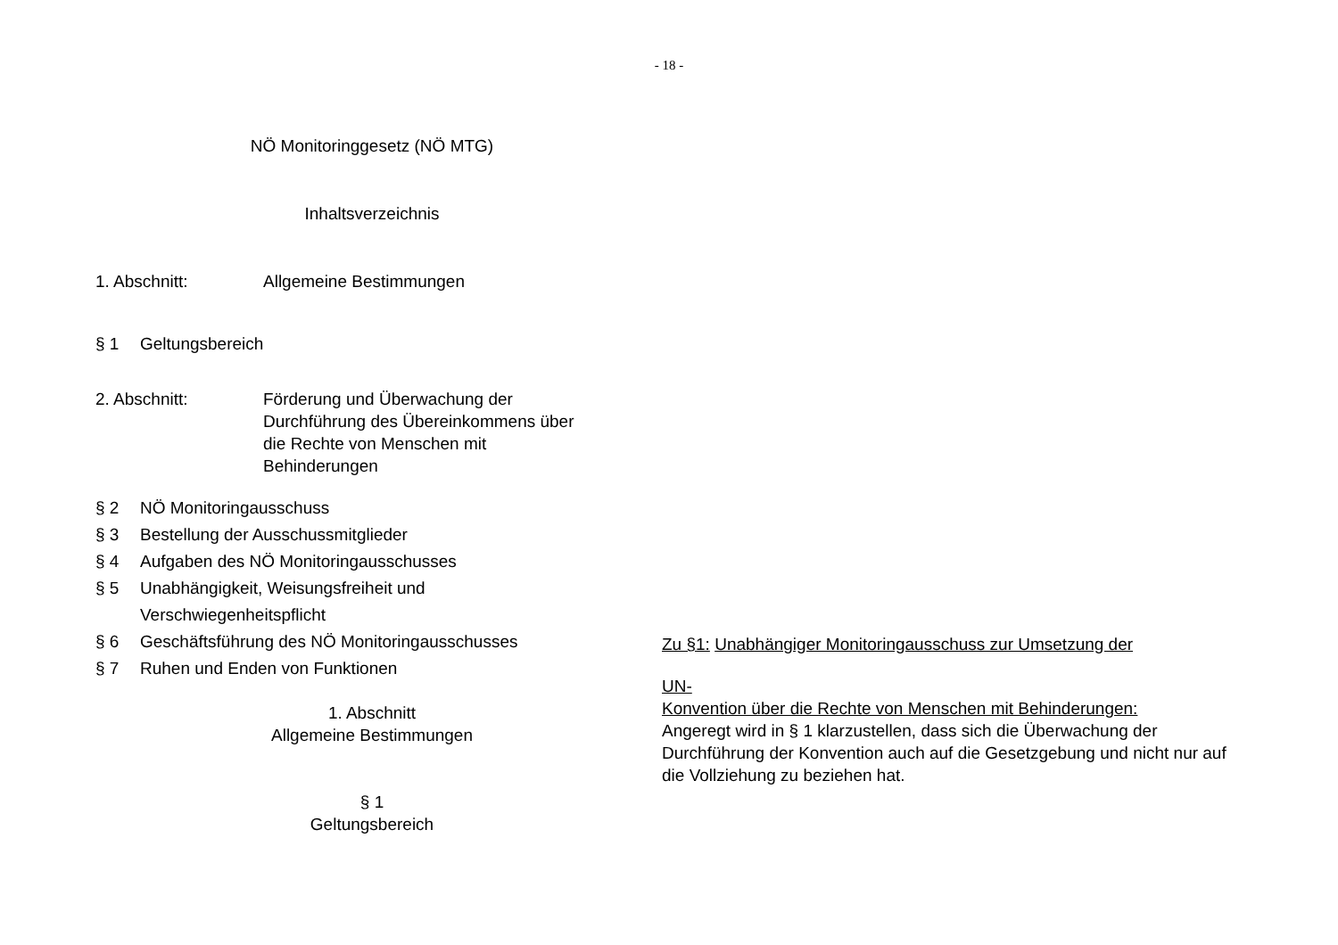- 18 -
NÖ Monitoringgesetz (NÖ MTG)
Inhaltsverzeichnis
1. Abschnitt: Allgemeine Bestimmungen
§ 1 Geltungsbereich
2. Abschnitt: Förderung und Überwachung der
Durchführung des Übereinkommens über
die Rechte von Menschen mit
Behinderungen
§ 2 NÖ Monitoringausschuss
§ 3 Bestellung der Ausschussmitglieder
§ 4 Aufgaben des NÖ Monitoringausschusses
§ 5 Unabhängigkeit, Weisungsfreiheit und
Verschwiegenheitspflicht
§ 6 Geschäftsführung des NÖ Monitoringausschusses
§ 7 Ruhen und Enden von Funktionen
1. Abschnitt
Allgemeine Bestimmungen
§ 1
Geltungsbereich
Zu §1: Unabhängiger Monitoringausschuss zur Umsetzung der
UN-
Konvention über die Rechte von Menschen mit Behinderungen:
Angeregt wird in § 1 klarzustellen, dass sich die Überwachung der Durchführung der Konvention auch auf die Gesetzgebung und nicht nur auf die Vollziehung zu beziehen hat.